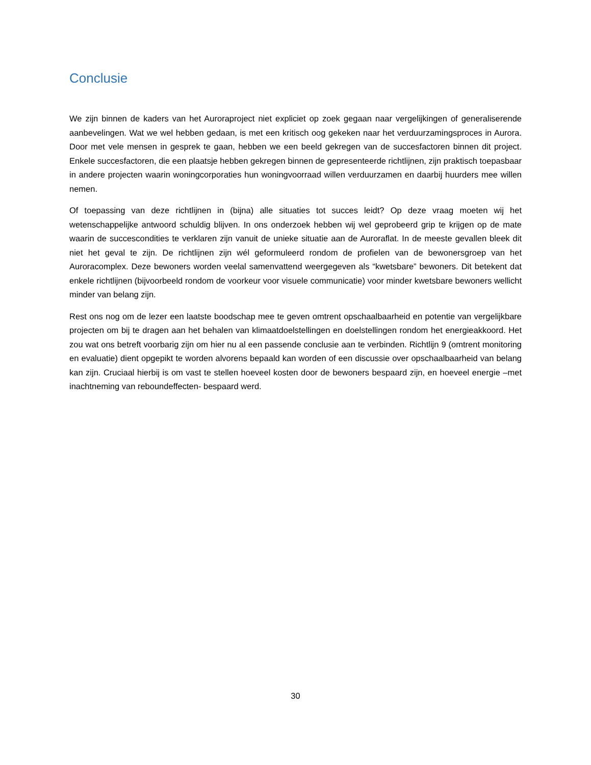Conclusie
We zijn binnen de kaders van het Auroraproject niet expliciet op zoek gegaan naar vergelijkingen of generaliserende aanbevelingen. Wat we wel hebben gedaan, is met een kritisch oog gekeken naar het verduurzamingsproces in Aurora. Door met vele mensen in gesprek te gaan, hebben we een beeld gekregen van de succesfactoren binnen dit project. Enkele succesfactoren, die een plaatsje hebben gekregen binnen de gepresenteerde richtlijnen, zijn praktisch toepasbaar in andere projecten waarin woningcorporaties hun woningvoorraad willen verduurzamen en daarbij huurders mee willen nemen.
Of toepassing van deze richtlijnen in (bijna) alle situaties tot succes leidt? Op deze vraag moeten wij het wetenschappelijke antwoord schuldig blijven. In ons onderzoek hebben wij wel geprobeerd grip te krijgen op de mate waarin de succescondities te verklaren zijn vanuit de unieke situatie aan de Auroraflat. In de meeste gevallen bleek dit niet het geval te zijn. De richtlijnen zijn wél geformuleerd rondom de profielen van de bewonersgroep van het Auroracomplex. Deze bewoners worden veelal samenvattend weergegeven als “kwetsbare” bewoners. Dit betekent dat enkele richtlijnen (bijvoorbeeld rondom de voorkeur voor visuele communicatie) voor minder kwetsbare bewoners wellicht minder van belang zijn.
Rest ons nog om de lezer een laatste boodschap mee te geven omtrent opschaalbaarheid en potentie van vergelijkbare projecten om bij te dragen aan het behalen van klimaatdoelstellingen en doelstellingen rondom het energieakkoord. Het zou wat ons betreft voorbarig zijn om hier nu al een passende conclusie aan te verbinden. Richtlijn 9 (omtrent monitoring en evaluatie) dient opgepikt te worden alvorens bepaald kan worden of een discussie over opschaalbaarheid van belang kan zijn. Cruciaal hierbij is om vast te stellen hoeveel kosten door de bewoners bespaard zijn, en hoeveel energie –met inachtneming van reboundeffecten- bespaard werd.
30